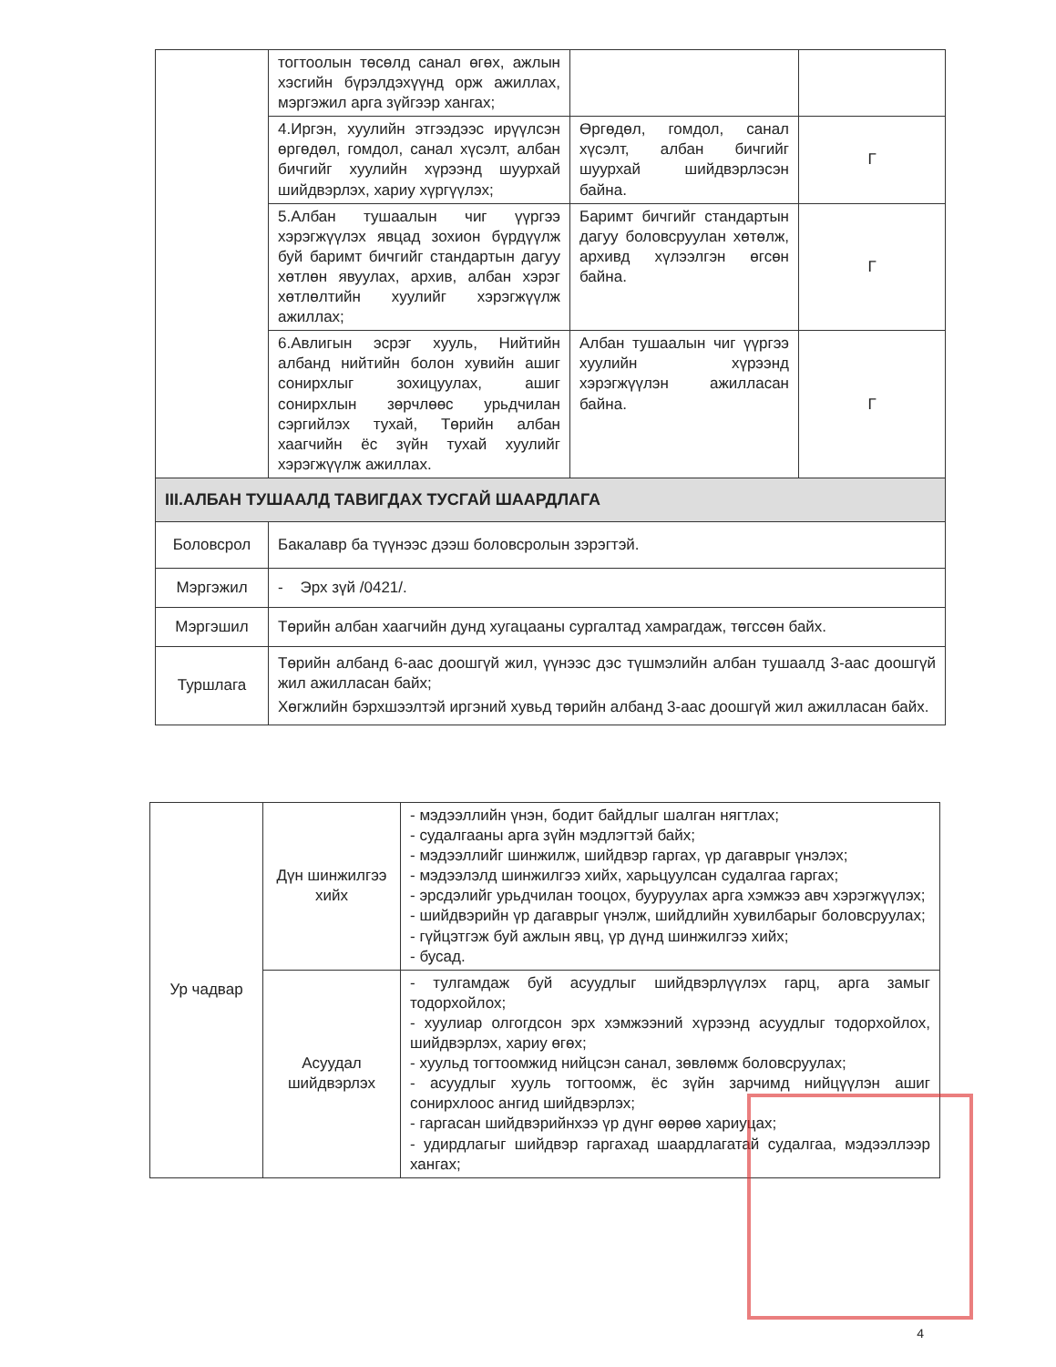| | тогтоолын төсөлд санал өгөх, ажлын хэсгийн бүрэлдэхүүнд орж ажиллах, мэргэжил арга зүйгээр хангах; | | |
| | 4.Иргэн, хуулийн этгээдээс ирүүлсэн өргөдөл, гомдол, санал хүсэлт, албан бичгийг хуулийн хүрээнд шуурхай шийдвэрлэх, хариу хүргүүлэх; | Өргөдөл, гомдол, санал хүсэлт, албан бичгийг шуурхай шийдвэрлэсэн байна. | Г |
| | 5.Албан тушаалын чиг үүргээ хэрэгжүүлэх явцад зохион бүрдүүлж буй баримт бичгийг стандартын дагуу хөтлөн явуулах, архив, албан хэрэг хөтлөлтийн хуулийг хэрэгжүүлж ажиллах; | Баримт бичгийг стандартын дагуу боловсруулан хөтөлж, архивд хүлээлгэн өгсөн байна. | Г |
| | 6.Авлигын эсрэг хууль, Нийтийн албанд нийтийн болон хувийн ашиг сонирхлыг зохицуулах, ашиг сонирхлын зөрчлөөс урьдчилан сэргийлэх тухай, Төрийн албан хаагчийн ёс зүйн тухай хуулийг хэрэгжүүлж ажиллах. | Албан тушаалын чиг үүргээ хуулийн хүрээнд хэрэгжүүлэн ажилласан байна. | Г |
| III.АЛБАН ТУШААЛД ТАВИГДАХ ТУСГАЙ ШААРДЛАГА | | | |
| Боловсрол | Бакалавр ба түүнээс дээш боловсролын зэрэгтэй. | | |
| Мэргэжил | - Эрх зүй /0421/. | | |
| Мэргэшил | Төрийн албан хаагчийн дунд хугацааны сургалтад хамрагдаж, төгссөн байх. | | |
| Туршлага | Төрийн албанд 6-аас доошгүй жил, үүнээс дэс түшмэлийн албан тушаалд 3-аас доошгүй жил ажилласан байх; Хөгжлийн бэрхшээлтэй иргэний хувьд төрийн албанд 3-аас доошгүй жил ажилласан байх. | | |
| Ур чадвар | Дүн шинжилгээ хийх | - мэдээллийн үнэн, бодит байдлыг шалган нягтлах; - судалгааны арга зүйн мэдлэгтэй байх; - мэдээллийг шинжилж, шийдвэр гаргах, үр дагаврыг үнэлэх; - мэдээлэлд шинжилгээ хийх, харьцуулсан судалгаа гаргах; - эрсдэлийг урьдчилан тооцох, бууруулах арга хэмжээ авч хэрэгжүүлэх; - шийдвэрийн үр дагаврыг үнэлж, шийдлийн хувилбарыг боловсруулах; - гүйцэтгэж буй ажлын явц, үр дүнд шинжилгээ хийх; - бусад. |
| | Асуудал шийдвэрлэх | - тулгамдаж буй асуудлыг шийдвэрлүүлэх гарц, арга замыг тодорхойлох; - хуулиар олгогдсон эрх хэмжээний хүрээнд асуудлыг тодорхойлох, шийдвэрлэх, хариу өгөх; - хуульд тогтоомжид нийцсэн санал, зөвлөмж боловсруулах; - асуудлыг хууль тогтоомж, ёс зүйн зарчимд нийцүүлэн ашиг сонирхлоос ангид шийдвэрлэх; - гаргасан шийдвэрийнхээ үр дүнг өөрөө хариуцах; - удирдлагыг шийдвэр гаргахад шаардлагатай судалгаа, мэдээллээр хангах; |
4